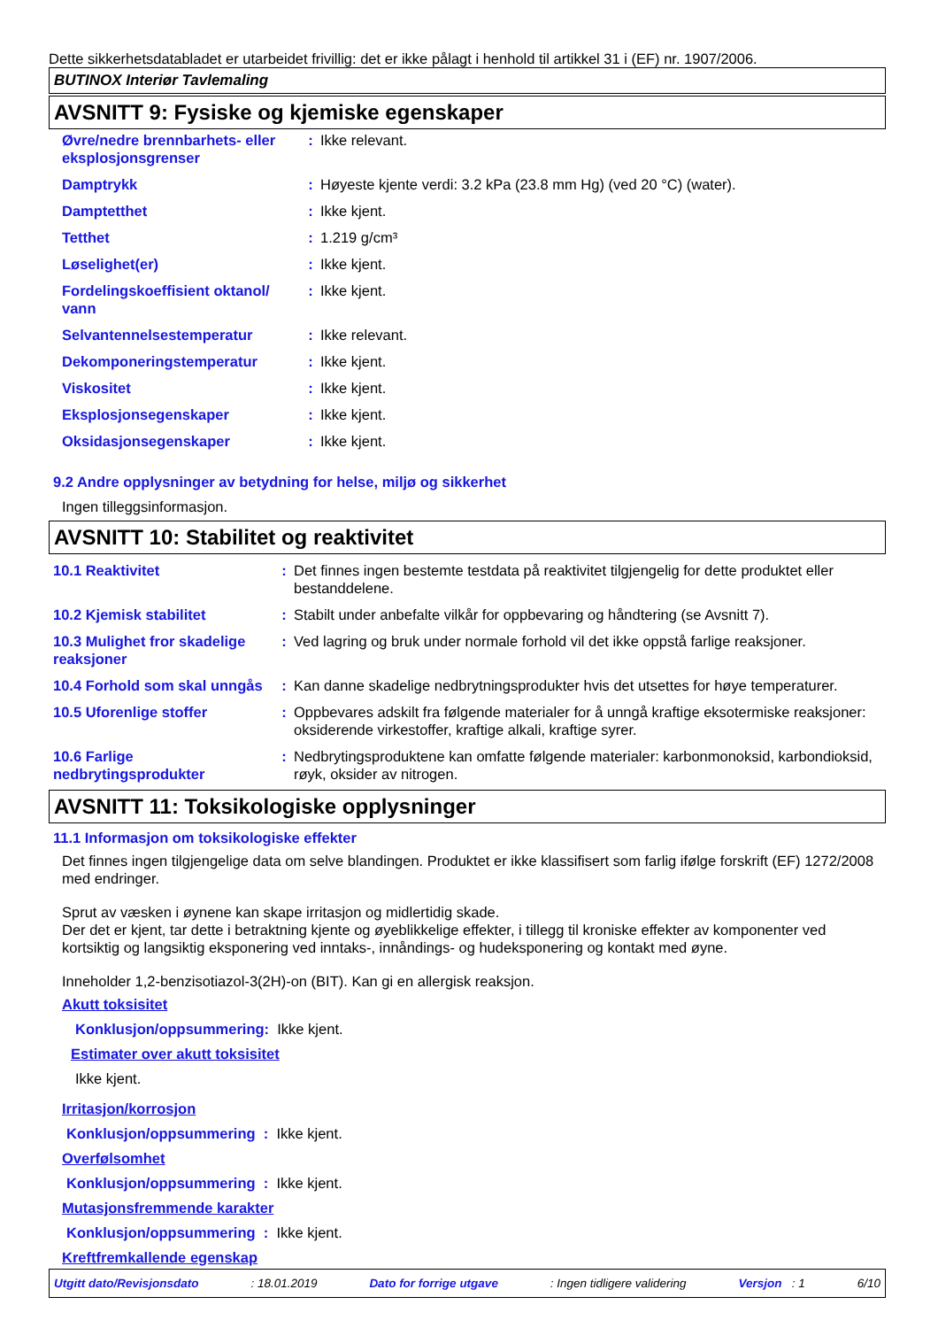Dette sikkerhetsdatabladet er utarbeidet frivillig: det er ikke pålagt i henhold til artikkel 31 i (EF) nr. 1907/2006.
BUTINOX Interiør Tavlemaling
AVSNITT 9: Fysiske og kjemiske egenskaper
| Øvre/nedre brennbarhets- eller eksplosjonsgrenser | : | Ikke relevant. |
| Damptrykk | : | Høyeste kjente verdi: 3.2 kPa (23.8 mm Hg) (ved 20 °C) (water). |
| Damptetthet | : | Ikke kjent. |
| Tetthet | : | 1.219 g/cm³ |
| Løselighet(er) | : | Ikke kjent. |
| Fordelingskoeffisient oktanol/ vann | : | Ikke kjent. |
| Selvantennelsestemperatur | : | Ikke relevant. |
| Dekomponeringstemperatur | : | Ikke kjent. |
| Viskositet | : | Ikke kjent. |
| Eksplosjonsegenskaper | : | Ikke kjent. |
| Oksidasjonsegenskaper | : | Ikke kjent. |
9.2 Andre opplysninger av betydning for helse, miljø og sikkerhet
Ingen tilleggsinformasjon.
AVSNITT 10: Stabilitet og reaktivitet
| 10.1 Reaktivitet | : | Det finnes ingen bestemte testdata på reaktivitet tilgjengelig for dette produktet eller bestanddelene. |
| 10.2 Kjemisk stabilitet | : | Stabilt under anbefalte vilkår for oppbevaring og håndtering (se Avsnitt 7). |
| 10.3 Mulighet fror skadelige reaksjoner | : | Ved lagring og bruk under normale forhold vil det ikke oppstå farlige reaksjoner. |
| 10.4 Forhold som skal unngås | : | Kan danne skadelige nedbrytningsprodukter hvis det utsettes for høye temperaturer. |
| 10.5 Uforenlige stoffer | : | Oppbevares adskilt fra følgende materialer for å unngå kraftige eksotermiske reaksjoner: oksiderende virkestoffer, kraftige alkali, kraftige syrer. |
| 10.6 Farlige nedbrytingsprodukter | : | Nedbrytingsproduktene kan omfatte følgende materialer: karbonmonoksid, karbondioksid, røyk, oksider av nitrogen. |
AVSNITT 11: Toksikologiske opplysninger
11.1 Informasjon om toksikologiske effekter
Det finnes ingen tilgjengelige data om selve blandingen. Produktet er ikke klassifisert som farlig ifølge forskrift (EF) 1272/2008 med endringer.
Sprut av væsken i øynene kan skape irritasjon og midlertidig skade.
Der det er kjent, tar dette i betraktning kjente og øyeblikkelige effekter, i tillegg til kroniske effekter av komponenter ved kortsiktig og langsiktig eksponering ved inntaks-, innåndings- og hudeksponering og kontakt med øyne.
Inneholder 1,2-benzisotiazol-3(2H)-on (BIT). Kan gi en allergisk reaksjon.
Akutt toksisitet
Konklusjon/oppsummering: Ikke kjent.
Estimater over akutt toksisitet
Ikke kjent.
Irritasjon/korrosjon
Konklusjon/oppsummering : Ikke kjent.
Overfølsomhet
Konklusjon/oppsummering : Ikke kjent.
Mutasjonsfremmende karakter
Konklusjon/oppsummering : Ikke kjent.
Kreftfremkallende egenskap
Utgitt dato/Revisjonsdato: 18.01.2019 Dato for forrige utgave: Ingen tidligere validering Versjon : 1 6/10